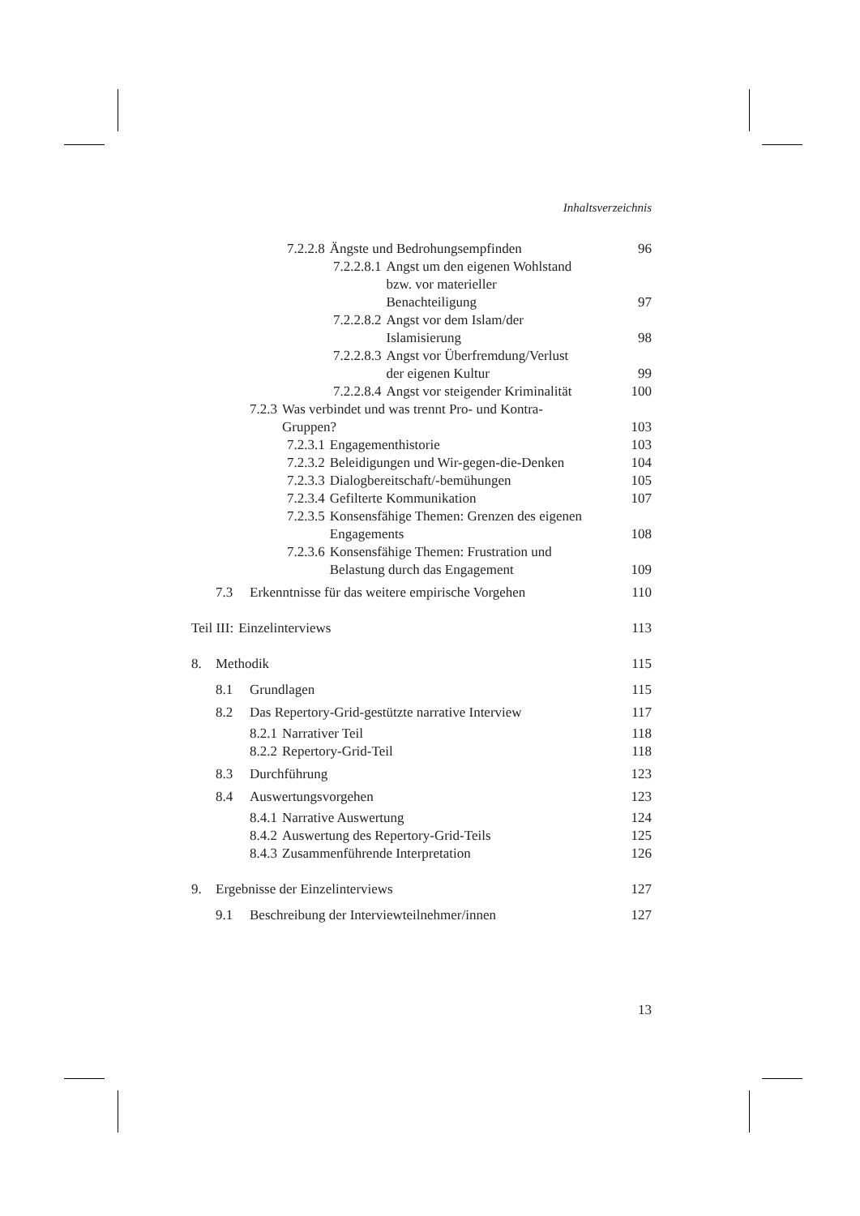Inhaltsverzeichnis
7.2.2.8 Ängste und Bedrohungsempfinden 96
7.2.2.8.1 Angst um den eigenen Wohlstand
bzw. vor materieller
Benachteiligung 97
7.2.2.8.2 Angst vor dem Islam/der
Islamisierung 98
7.2.2.8.3 Angst vor Überfremdung/Verlust
der eigenen Kultur 99
7.2.2.8.4 Angst vor steigender Kriminalität 100
7.2.3 Was verbindet und was trennt Pro- und Kontra-
Gruppen? 103
7.2.3.1 Engagementhistorie 103
7.2.3.2 Beleidigungen und Wir-gegen-die-Denken 104
7.2.3.3 Dialogbereitschaft/-bemühungen 105
7.2.3.4 Gefilterte Kommunikation 107
7.2.3.5 Konsensfähige Themen: Grenzen des eigenen
Engagements 108
7.2.3.6 Konsensfähige Themen: Frustration und
Belastung durch das Engagement 109
7.3 Erkenntnisse für das weitere empirische Vorgehen 110
Teil III: Einzelinterviews 113
8. Methodik 115
8.1 Grundlagen 115
8.2 Das Repertory-Grid-gestützte narrative Interview 117
8.2.1 Narrativer Teil 118
8.2.2 Repertory-Grid-Teil 118
8.3 Durchführung 123
8.4 Auswertungsvorgehen 123
8.4.1 Narrative Auswertung 124
8.4.2 Auswertung des Repertory-Grid-Teils 125
8.4.3 Zusammenführende Interpretation 126
9. Ergebnisse der Einzelinterviews 127
9.1 Beschreibung der Interviewteilnehmer/innen 127
13